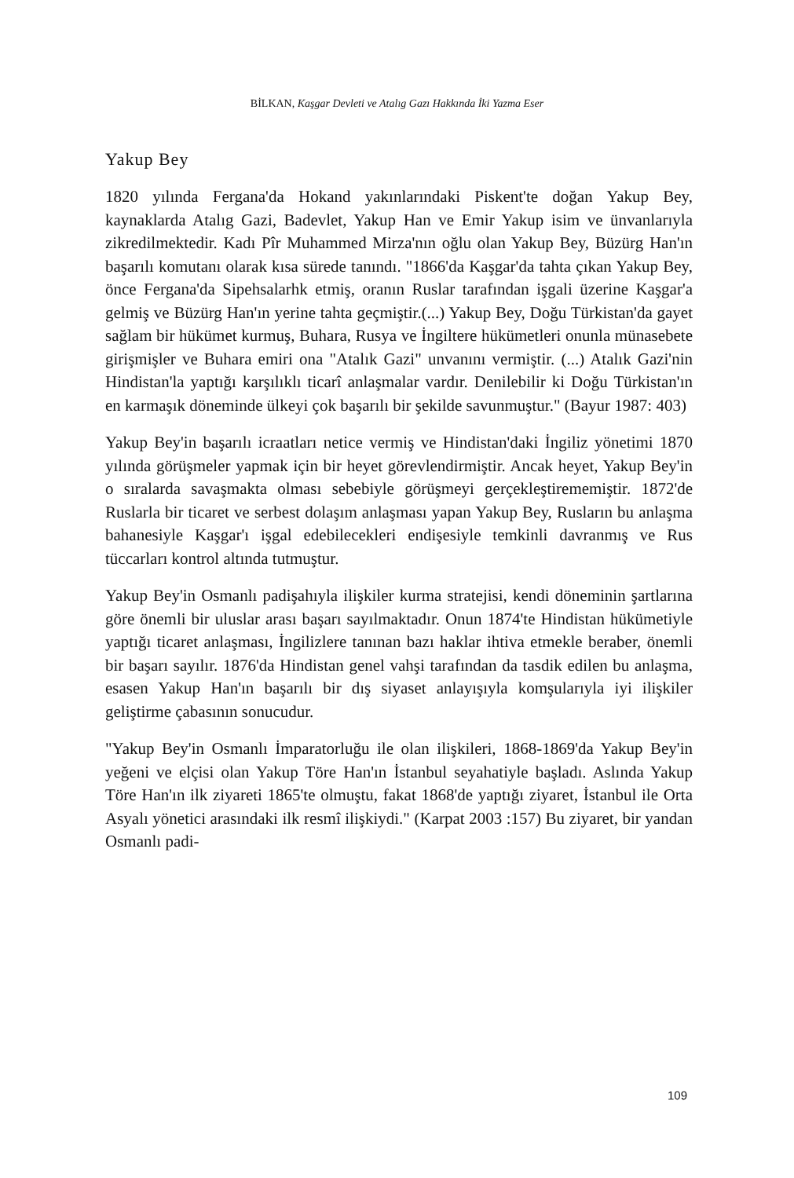BİLKAN, Kaşgar Devleti ve Atalıg Gazı Hakkında İki Yazma Eser
Yakup Bey
1820 yılında Fergana'da Hokand yakınlarındaki Piskent'te doğan Yakup Bey, kaynaklarda Atalıg Gazi, Badevlet, Yakup Han ve Emir Yakup isim ve ünvanlarıyla zikredilmektedir. Kadı Pîr Muhammed Mirza'nın oğlu olan Yakup Bey, Büzürg Han'ın başarılı komutanı olarak kısa sürede tanındı. "1866'da Kaşgar'da tahta çıkan Yakup Bey, önce Fergana'da Sipehsalarhk etmiş, oranın Ruslar tarafından işgali üzerine Kaşgar'a gelmiş ve Büzürg Han'ın yerine tahta geçmiştir.(...) Yakup Bey, Doğu Türkistan'da gayet sağlam bir hükümet kurmuş, Buhara, Rusya ve İngiltere hükümetleri onunla münasebete girişmişler ve Buhara emiri ona "Atalık Gazi" unvanını vermiştir. (...) Atalık Gazi'nin Hindistan'la yaptığı karşılıklı ticarî anlaşmalar vardır. Denilebilir ki Doğu Türkistan'ın en karmaşık döneminde ülkeyi çok başarılı bir şekilde savunmuştur." (Bayur 1987: 403)
Yakup Bey'in başarılı icraatları netice vermiş ve Hindistan'daki İngiliz yönetimi 1870 yılında görüşmeler yapmak için bir heyet görevlendirmiştir. Ancak heyet, Yakup Bey'in o sıralarda savaşmakta olması sebebiyle görüşmeyi gerçekleştirememiştir. 1872'de Ruslarla bir ticaret ve serbest dolaşım anlaşması yapan Yakup Bey, Rusların bu anlaşma bahanesiyle Kaşgar'ı işgal edebilecekleri endişesiyle temkinli davranmış ve Rus tüccarları kontrol altında tutmuştur.
Yakup Bey'in Osmanlı padişahıyla ilişkiler kurma stratejisi, kendi döneminin şartlarına göre önemli bir uluslar arası başarı sayılmaktadır. Onun 1874'te Hindistan hükümetiyle yaptığı ticaret anlaşması, İngilizlere tanınan bazı haklar ihtiva etmekle beraber, önemli bir başarı sayılır. 1876'da Hindistan genel vahşi tarafından da tasdik edilen bu anlaşma, esasen Yakup Han'ın başarılı bir dış siyaset anlayışıyla komşularıyla iyi ilişkiler geliştirme çabasının sonucudur.
"Yakup Bey'in Osmanlı İmparatorluğu ile olan ilişkileri, 1868-1869'da Yakup Bey'in yeğeni ve elçisi olan Yakup Töre Han'ın İstanbul seyahatiyle başladı. Aslında Yakup Töre Han'ın ilk ziyareti 1865'te olmuştu, fakat 1868'de yaptığı ziyaret, İstanbul ile Orta Asyalı yönetici arasındaki ilk resmî ilişkiydi." (Karpat 2003 :157) Bu ziyaret, bir yandan Osmanlı padi-
109